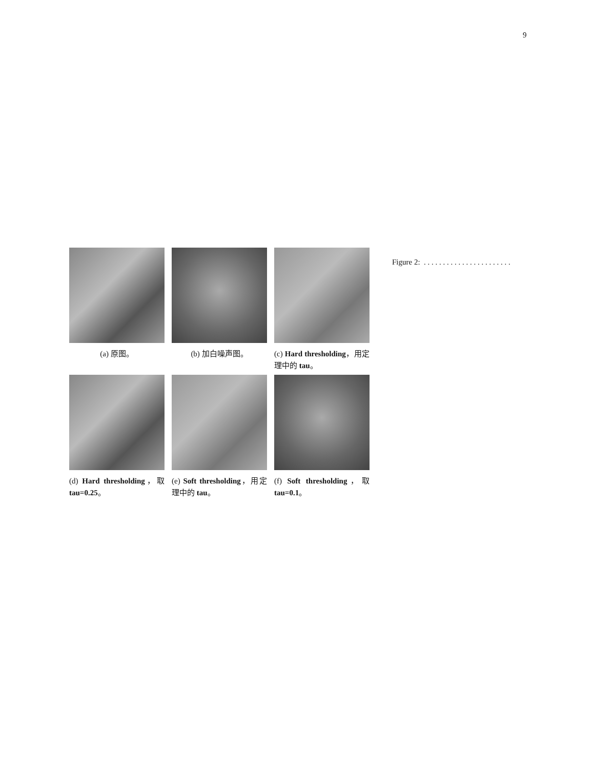9
(a) 原图。
(b) 加白噪声图。
(c) Hard thresholding，用定理中的 tau。
(d) Hard thresholding，取 tau=0.25。
(e) Soft thresholding，用定理中的 tau。
(f) Soft thresholding，取 tau=0.1。
Figure 2: . . . . . . . . . . . . . . . . . . . . . . .